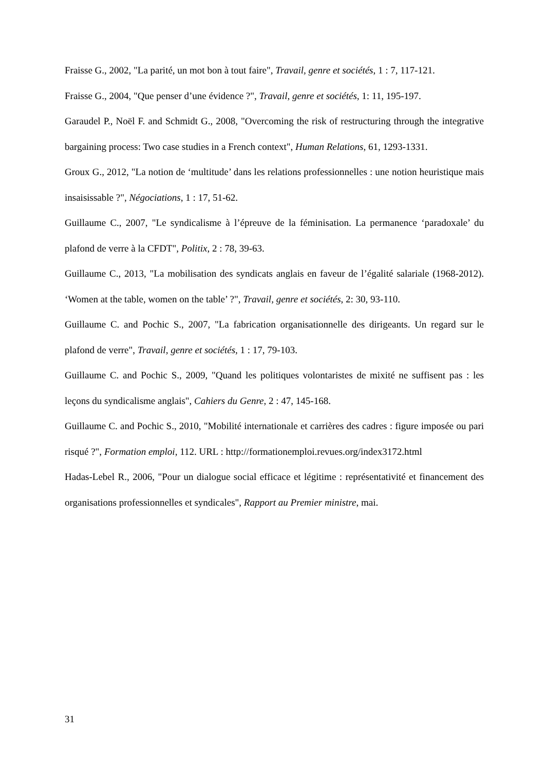Fraisse G., 2002, "La parité, un mot bon à tout faire", Travail, genre et sociétés, 1 : 7, 117-121.
Fraisse G., 2004, "Que penser d’une évidence ?", Travail, genre et sociétés, 1: 11, 195-197.
Garaudel P., Noël F. and Schmidt G., 2008, "Overcoming the risk of restructuring through the integrative bargaining process: Two case studies in a French context", Human Relations, 61, 1293-1331.
Groux G., 2012, "La notion de ‘multitude’ dans les relations professionnelles : une notion heuristique mais insaisissable ?", Négociations, 1 : 17, 51-62.
Guillaume C., 2007, "Le syndicalisme à l’épreuve de la féminisation. La permanence ‘paradoxale’ du plafond de verre à la CFDT", Politix, 2 : 78, 39-63.
Guillaume C., 2013, "La mobilisation des syndicats anglais en faveur de l’égalité salariale (1968-2012). ‘Women at the table, women on the table’ ?", Travail, genre et sociétés, 2: 30, 93-110.
Guillaume C. and Pochic S., 2007, "La fabrication organisationnelle des dirigeants. Un regard sur le plafond de verre", Travail, genre et sociétés, 1 : 17, 79-103.
Guillaume C. and Pochic S., 2009, "Quand les politiques volontaristes de mixité ne suffisent pas : les leçons du syndicalisme anglais", Cahiers du Genre, 2 : 47, 145-168.
Guillaume C. and Pochic S., 2010, "Mobilité internationale et carrières des cadres : figure imposée ou pari risqué ?", Formation emploi, 112. URL : http://formationemploi.revues.org/index3172.html
Hadas-Lebel R., 2006, "Pour un dialogue social efficace et légitime : représentativité et financement des organisations professionnelles et syndicales", Rapport au Premier ministre, mai.
31